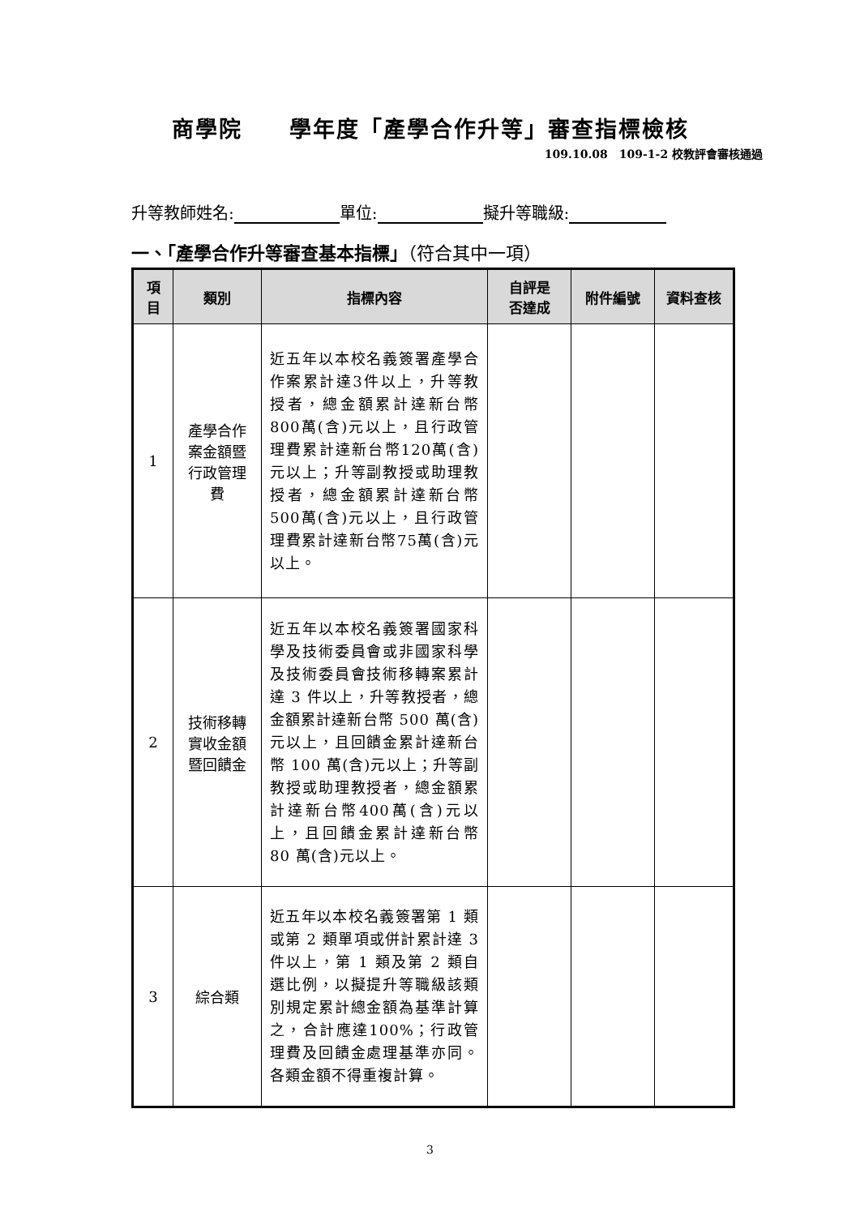商學院　　學年度「產學合作升等」審查指標檢核
109.10.08　109-1-2 校教評會審核通過
升等教師姓名: 單位: 擬升等職級:
一、「產學合作升等審查基本指標」（符合其中一項）
| 項 目 | 類別 | 指標內容 | 自評是 否達成 | 附件編號 | 資料查核 |
| --- | --- | --- | --- | --- | --- |
| 1 | 產學合作 案金額暨 行政管理 費 | 近五年以本校名義簽署產學合作案累計達3件以上，升等教授者，總金額累計達新台幣800萬(含)元以上，且行政管理費累計達新台幣120萬(含)元以上；升等副教授或助理教授者，總金額累計達新台幣500萬(含)元以上，且行政管理費累計達新台幣75萬(含)元以上。 | | | |
| 2 | 技術移轉 實收金額 暨回饋金 | 近五年以本校名義簽署國家科學及技術委員會或非國家科學及技術委員會技術移轉案累計達 3 件以上，升等教授者，總金額累計達新台幣 500 萬(含)元以上，且回饋金累計達新台幣 100 萬(含)元以上；升等副教授或助理教授者，總金額累計達新台幣400萬(含)元以上，且回饋金累計達新台幣 80 萬(含)元以上。 | | | |
| 3 | 綜合類 | 近五年以本校名義簽署第 1 類或第 2 類單項或併計累計達 3 件以上，第 1 類及第 2 類自選比例，以擬提升等職級該類別規定累計總金額為基準計算之，合計應達100%；行政管理費及回饋金處理基準亦同。各類金額不得重複計算。 | | | |
3